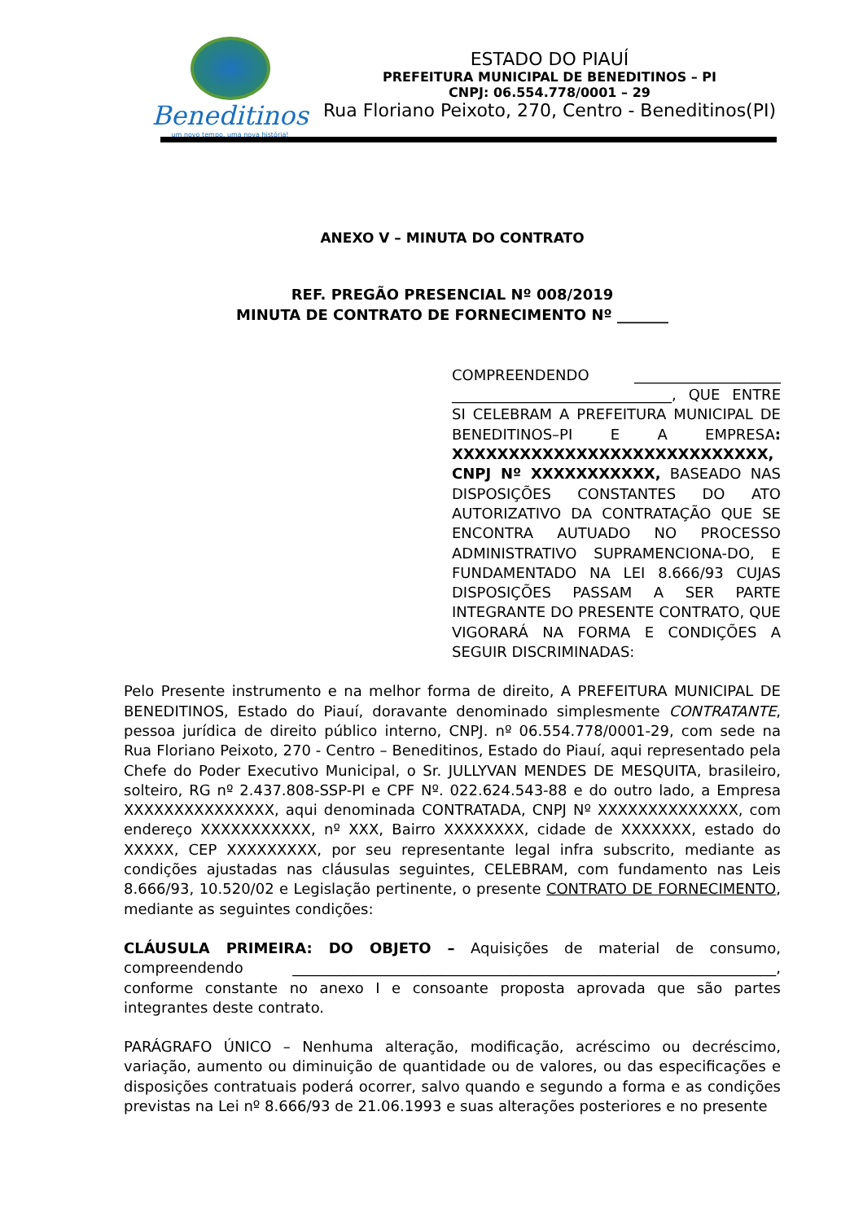Beneditinos
um novo tempo, uma nova história!
ESTADO DO PIAUÍ
PREFEITURA MUNICIPAL DE BENEDITINOS – PI
CNPJ: 06.554.778/0001 – 29
Rua Floriano Peixoto, 270, Centro - Beneditinos(PI)
ANEXO V – MINUTA DO CONTRATO
REF. PREGÃO PRESENCIAL Nº 008/2019
MINUTA DE CONTRATO DE FORNECIMENTO Nº _______
COMPREENDENDO ____________________ ______________________________, QUE ENTRE SI CELEBRAM A PREFEITURA MUNICIPAL DE BENEDITINOS–PI E A EMPRESA: XXXXXXXXXXXXXXXXXXXXXXXXXXXX, CNPJ Nº XXXXXXXXXXX, BASEADO NAS DISPOSIÇÕES CONSTANTES DO ATO AUTORIZATIVO DA CONTRATAÇÃO QUE SE ENCONTRA AUTUADO NO PROCESSO ADMINISTRATIVO SUPRAMENCIONA-DO, E FUNDAMENTADO NA LEI 8.666/93 CUJAS DISPOSIÇÕES PASSAM A SER PARTE INTEGRANTE DO PRESENTE CONTRATO, QUE VIGORARÁ NA FORMA E CONDIÇÕES A SEGUIR DISCRIMINADAS:
Pelo Presente instrumento e na melhor forma de direito, A PREFEITURA MUNICIPAL DE BENEDITINOS, Estado do Piauí, doravante denominado simplesmente CONTRATANTE, pessoa jurídica de direito público interno, CNPJ. nº 06.554.778/0001-29, com sede na Rua Floriano Peixoto, 270 - Centro – Beneditinos, Estado do Piauí, aqui representado pela Chefe do Poder Executivo Municipal, o Sr. JULLYVAN MENDES DE MESQUITA, brasileiro, solteiro, RG nº 2.437.808-SSP-PI e CPF Nº. 022.624.543-88 e do outro lado, a Empresa XXXXXXXXXXXXXXX, aqui denominada CONTRATADA, CNPJ Nº XXXXXXXXXXXXXX, com endereço XXXXXXXXXXX, nº XXX, Bairro XXXXXXXX, cidade de XXXXXXX, estado do XXXXX, CEP XXXXXXXXX, por seu representante legal infra subscrito, mediante as condições ajustadas nas cláusulas seguintes, CELEBRAM, com fundamento nas Leis 8.666/93, 10.520/02 e Legislação pertinente, o presente CONTRATO DE FORNECIMENTO, mediante as seguintes condições:
CLÁUSULA PRIMEIRA: DO OBJETO – Aquisições de material de consumo, compreendendo __________________________________________________________________, conforme constante no anexo I e consoante proposta aprovada que são partes integrantes deste contrato.
PARÁGRAFO ÚNICO – Nenhuma alteração, modificação, acréscimo ou decréscimo, variação, aumento ou diminuição de quantidade ou de valores, ou das especificações e disposições contratuais poderá ocorrer, salvo quando e segundo a forma e as condições previstas na Lei nº 8.666/93 de 21.06.1993 e suas alterações posteriores e no presente